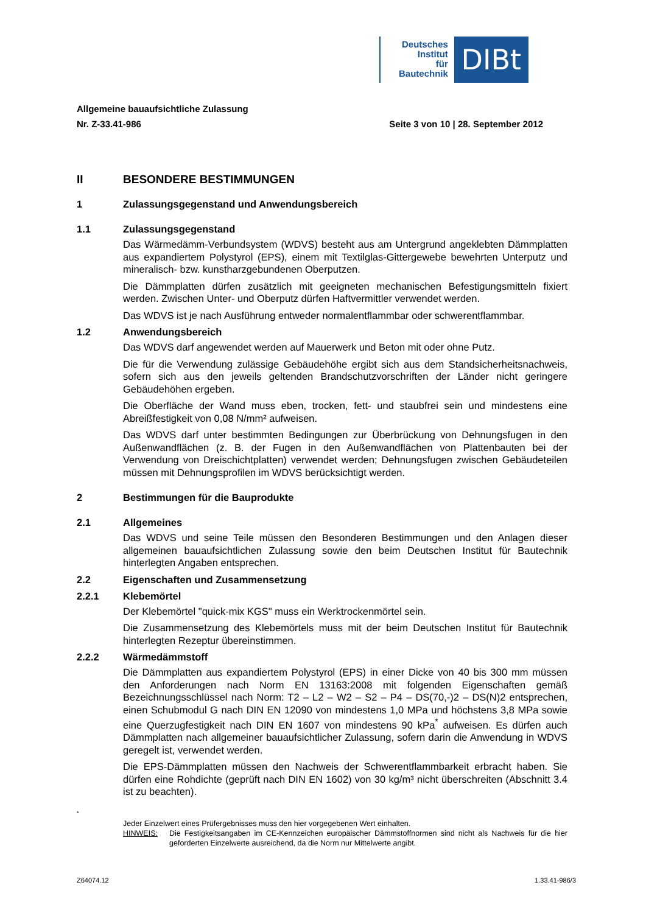Deutsches
Institut
für
Bautechnik
DIBt
Allgemeine bauaufsichtliche Zulassung
Nr. Z-33.41-986 Seite 3 von 10 | 28. September 2012
II BESONDERE BESTIMMUNGEN
1 Zulassungsgegenstand und Anwendungsbereich
1.1 Zulassungsgegenstand
Das Wärmedämm-Verbundsystem (WDVS) besteht aus am Untergrund angeklebten Dämm­platten aus expandiertem Polystyrol (EPS), einem mit Textilglas-Gittergewebe bewehrten Unterputz und mineralisch- bzw. kunstharzgebundenen Oberputzen.
Die Dämmplatten dürfen zusätzlich mit geeigneten mechanischen Befestigungsmitteln fixiert werden. Zwischen Unter- und Oberputz dürfen Haftvermittler verwendet werden.
Das WDVS ist je nach Ausführung entweder normalentflammbar oder schwerentflammbar.
1.2 Anwendungsbereich
Das WDVS darf angewendet werden auf Mauerwerk und Beton mit oder ohne Putz.
Die für die Verwendung zulässige Gebäudehöhe ergibt sich aus dem Standsicherheitsnach­weis, sofern sich aus den jeweils geltenden Brandschutzvorschriften der Länder nicht gerin­gere Gebäudehöhen ergeben.
Die Oberfläche der Wand muss eben, trocken, fett- und staubfrei sein und mindestens eine Abreißfestigkeit von 0,08 N/mm² aufweisen.
Das WDVS darf unter bestimmten Bedingungen zur Überbrückung von Dehnungsfugen in den Außenwandflächen (z. B. der Fugen in den Außenwandflächen von Plattenbauten bei der Verwendung von Dreischichtplatten) verwendet werden; Dehnungsfugen zwischen Gebäudeteilen müssen mit Dehnungsprofilen im WDVS berücksichtigt werden.
2 Bestimmungen für die Bauprodukte
2.1 Allgemeines
Das WDVS und seine Teile müssen den Besonderen Bestimmungen und den Anlagen dieser allgemeinen bauaufsichtlichen Zulassung sowie den beim Deutschen Institut für Bautechnik hinterlegten Angaben entsprechen.
2.2 Eigenschaften und Zusammensetzung
2.2.1 Klebemörtel
Der Klebemörtel "quick-mix KGS" muss ein Werktrockenmörtel sein.
Die Zusammensetzung des Klebemörtels muss mit der beim Deutschen Institut für Bau­technik hinterlegten Rezeptur übereinstimmen.
2.2.2 Wärmedämmstoff
Die Dämmplatten aus expandiertem Polystyrol (EPS) in einer Dicke von 40 bis 300 mm müssen den Anforderungen nach Norm EN 13163:2008 mit folgenden Eigenschaften gemäß Bezeichnungsschlüssel nach Norm: T2 – L2 – W2 – S2 – P4 – DS(70,-)2 – DS(N)2 entsprechen, einen Schubmodul G nach DIN EN 12090 von mindestens 1,0 MPa und höchstens 3,8 MPa sowie eine Querzugfestigkeit nach DIN EN 1607 von mindestens 90 kPa<sup>*</sup> aufweisen. Es dürfen auch Dämmplatten nach allgemeiner bauaufsichtlicher Zulas­sung, sofern darin die Anwendung in WDVS geregelt ist, verwendet werden.
Die EPS-Dämmplatten müssen den Nachweis der Schwerentflammbarkeit erbracht haben. Sie dürfen eine Rohdichte (geprüft nach DIN EN 1602) von 30 kg/m³ nicht überschreiten (Abschnitt 3.4 ist zu beachten).
<sup>*</sup>
Jeder Einzelwert eines Prüfergebnisses muss den hier vorgegebenen Wert einhalten.
HINWEIS: Die Festigkeitsangaben im CE-Kennzeichen europäischer Dämmstoffnormen sind nicht als Nachweis für die hier geforderten Einzelwerte ausreichend, da die Norm nur Mittelwerte angibt.
Z64074.12 1.33.41-986/3